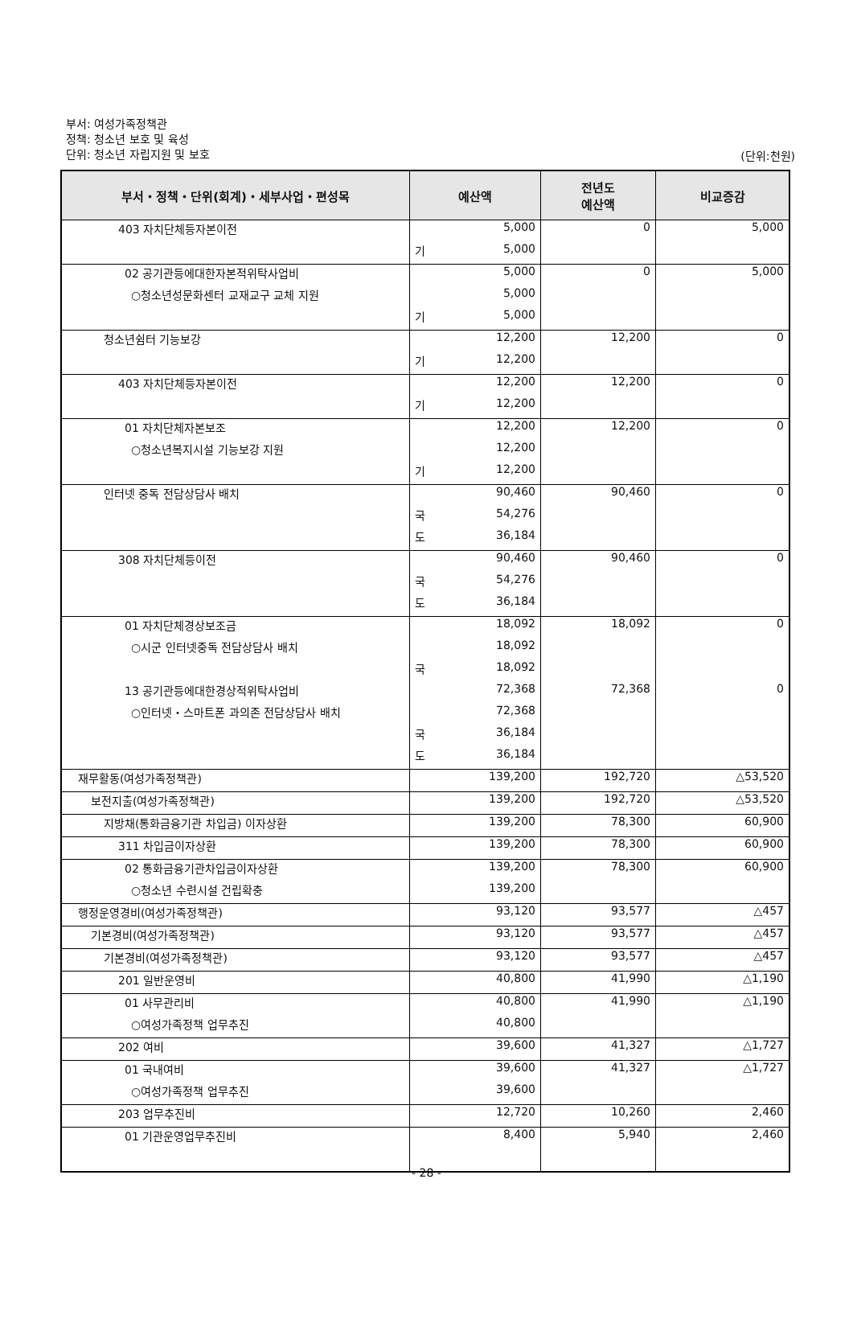부서: 여성가족정책관
정책: 청소년 보호 및 육성
단위: 청소년 자립지원 및 보호
(단위:천원)
| 부서・정책・단위(회계)・세부사업・편성목 | 예산액 | 전년도 예산액 | 비교증감 |
| --- | --- | --- | --- |
| 403 자치단체등자본이전 | 5,000 | 0 | 5,000 |
| | 기 5,000 | | |
| 02 공기관등에대한자본적위탁사업비 | 5,000 | 0 | 5,000 |
| ○청소년성문화센터 교재교구 교체 지원 | 5,000 | | |
| | 기 5,000 | | |
| 청소년쉼터 기능보강 | 12,200 | 12,200 | 0 |
| | 기 12,200 | | |
| 403 자치단체등자본이전 | 12,200 | 12,200 | 0 |
| | 기 12,200 | | |
| 01 자치단체자본보조 | 12,200 | 12,200 | 0 |
| ○청소년복지시설 기능보강 지원 | 12,200 | | |
| | 기 12,200 | | |
| 인터넷 중독 전담상담사 배치 | 90,460 | 90,460 | 0 |
| | 국 54,276 | | |
| | 도 36,184 | | |
| 308 자치단체등이전 | 90,460 | 90,460 | 0 |
| | 국 54,276 | | |
| | 도 36,184 | | |
| 01 자치단체경상보조금 | 18,092 | 18,092 | 0 |
| ○시군 인터넷중독 전담상담사 배치 | 18,092 | | |
| | 국 18,092 | | |
| 13 공기관등에대한경상적위탁사업비 | 72,368 | 72,368 | 0 |
| ○인터넷・스마트폰 과의존 전담상담사 배치 | 72,368 | | |
| | 국 36,184 | | |
| | 도 36,184 | | |
| 재무활동(여성가족정책관) | 139,200 | 192,720 | △53,520 |
| 보전지출(여성가족정책관) | 139,200 | 192,720 | △53,520 |
| 지방채(통화금융기관 차입금) 이자상환 | 139,200 | 78,300 | 60,900 |
| 311 차입금이자상환 | 139,200 | 78,300 | 60,900 |
| 02 통화금융기관차입금이자상환 | 139,200 | 78,300 | 60,900 |
| ○청소년 수련시설 건립확충 | 139,200 | | |
| 행정운영경비(여성가족정책관) | 93,120 | 93,577 | △457 |
| 기본경비(여성가족정책관) | 93,120 | 93,577 | △457 |
| 기본경비(여성가족정책관) | 93,120 | 93,577 | △457 |
| 201 일반운영비 | 40,800 | 41,990 | △1,190 |
| 01 사무관리비 | 40,800 | 41,990 | △1,190 |
| ○여성가족정책 업무추진 | 40,800 | | |
| 202 여비 | 39,600 | 41,327 | △1,727 |
| 01 국내여비 | 39,600 | 41,327 | △1,727 |
| ○여성가족정책 업무추진 | 39,600 | | |
| 203 업무추진비 | 12,720 | 10,260 | 2,460 |
| 01 기관운영업무추진비 | 8,400 | 5,940 | 2,460 |
- 28 -